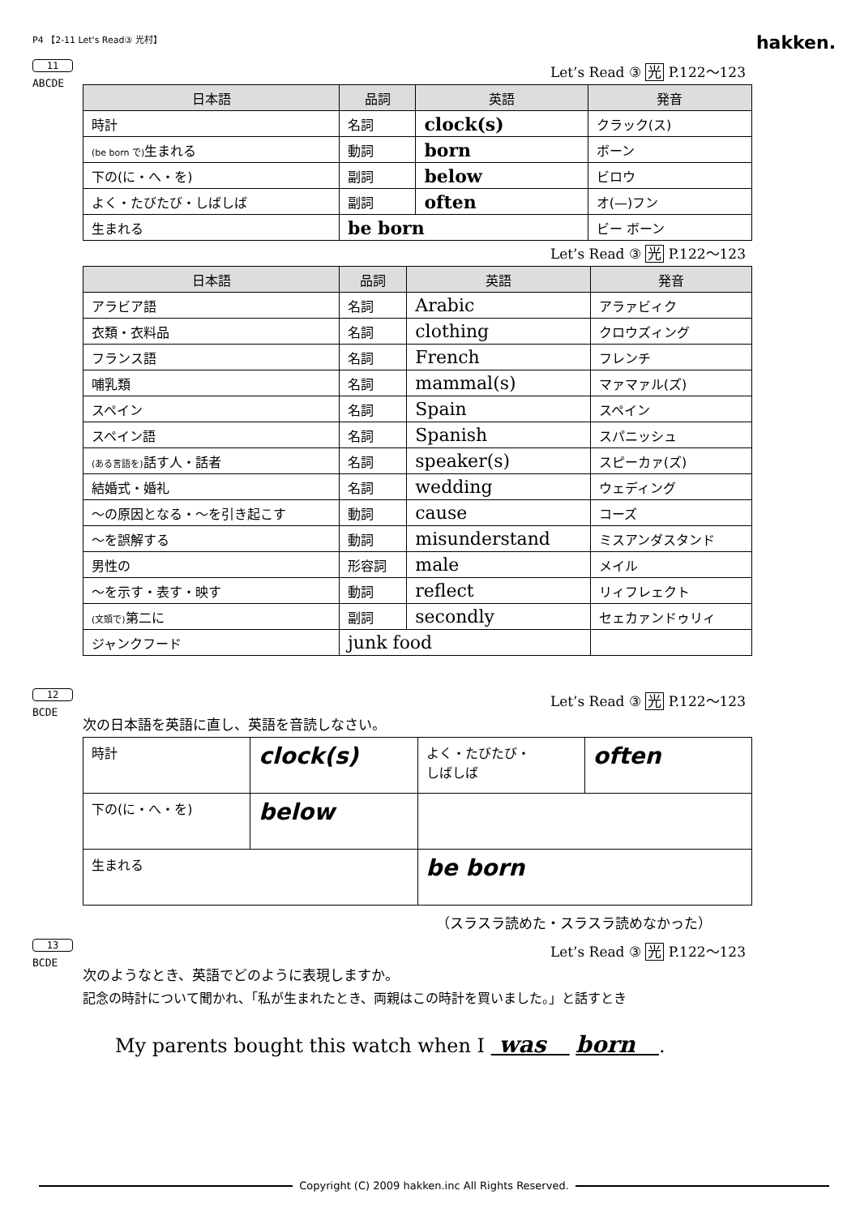P4 【2-11 Let's Read③ 光村】 hakken.
11
ABCDE
Let’s Read ③ 光 P.122～123
| 日本語 | 品詞 | 英語 | 発音 |
| --- | --- | --- | --- |
| 時計 | 名詞 | clock(s) | クラック(ス) |
| (be born で) 生まれる | 動詞 | born | ボーン |
| 下の(に・へ・を) | 副詞 | below | ビロウ |
| よく・たびたび・しばしば | 副詞 | often | オ(—)フン |
| 生まれる | be born | | ビー ボーン |
Let’s Read ③ 光 P.122～123
| 日本語 | 品詞 | 英語 | 発音 |
| --- | --- | --- | --- |
| アラビア語 | 名詞 | Arabic | アラァビィク |
| 衣類・衣料品 | 名詞 | clothing | クロウズィング |
| フランス語 | 名詞 | French | フレンチ |
| 哺乳類 | 名詞 | mammal(s) | マァマァル(ズ) |
| スペイン | 名詞 | Spain | スペイン |
| スペイン語 | 名詞 | Spanish | スパニッシュ |
| (ある言語を) 話す人・話者 | 名詞 | speaker(s) | スピーカァ(ズ) |
| 結婚式・婚礼 | 名詞 | wedding | ウェディング |
| ～の原因となる・～を引き起こす | 動詞 | cause | コーズ |
| ～を誤解する | 動詞 | misunderstand | ミスアンダスタンド |
| 男性の | 形容詞 | male | メイル |
| ～を示す・表す・映す | 動詞 | reflect | リィフレェクト |
| (文頭で) 第二に | 副詞 | secondly | セェカァンドゥリィ |
| ジャンクフード | junk food | | |
12
BCDE
Let’s Read ③ 光 P.122～123
次の日本語を英語に直し、英語を音読しなさい。
| 時計 | clock(s) | よく・たびたび・ しばしば | often |
| 下の(に・へ・を) | below | | |
| 生まれる | | be born | |
（スラスラ読めた・スラスラ読めなかった）
13
BCDE
Let’s Read ③ 光 P.122～123
次のようなとき、英語でどのように表現しますか。
記念の時計について聞かれ、「私が生まれたとき、両親はこの時計を買いました。」と話すとき
My parents bought this watch when I was born .
Copyright (C) 2009 hakken.inc All Rights Reserved.